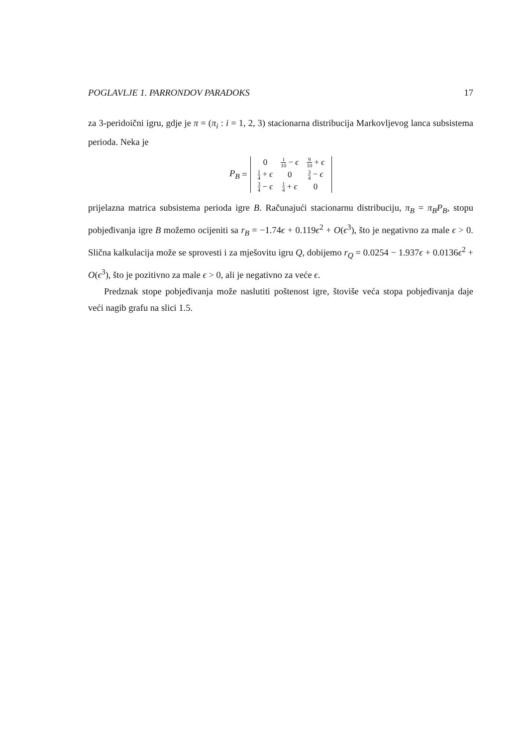POGLAVLJE 1. PARRONDOV PARADOKS 17
za 3-peridoični igru, gdje je π = (π<sub>i</sub> : i = 1, 2, 3) stacionarna distribucija Markovljevog lanca subsistema perioda. Neka je
P<sub>B</sub> =
| 0 | 1 10 − ϵ | 9 10 + ϵ |
| 1 4 + ϵ | 0 | 3 4 − ϵ |
| 3 4 − ϵ | 1 4 + ϵ | 0 |
prijelazna matrica subsistema perioda igre B. Računajući stacionarnu distribuciju, π<sub>B</sub> = π<sub>B</sub>P<sub>B</sub>, stopu pobjeđivanja igre B možemo ocijeniti sa r<sub>B</sub> = −1.74ϵ + 0.119ϵ<sup>2</sup> + O(ϵ<sup>3</sup>), što je negativno za male ϵ > 0. Slična kalkulacija može se sprovesti i za mješovitu igru Q, dobijemo r<sub>Q</sub> = 0.0254 − 1.937ϵ + 0.0136ϵ<sup>2</sup> + O(ϵ<sup>3</sup>), što je pozitivno za male ϵ > 0, ali je negativno za veće ϵ.
Predznak stope pobjeđivanja može naslutiti poštenost igre, štoviše veća stopa pobjeđivanja daje veći nagib grafu na slici 1.5.